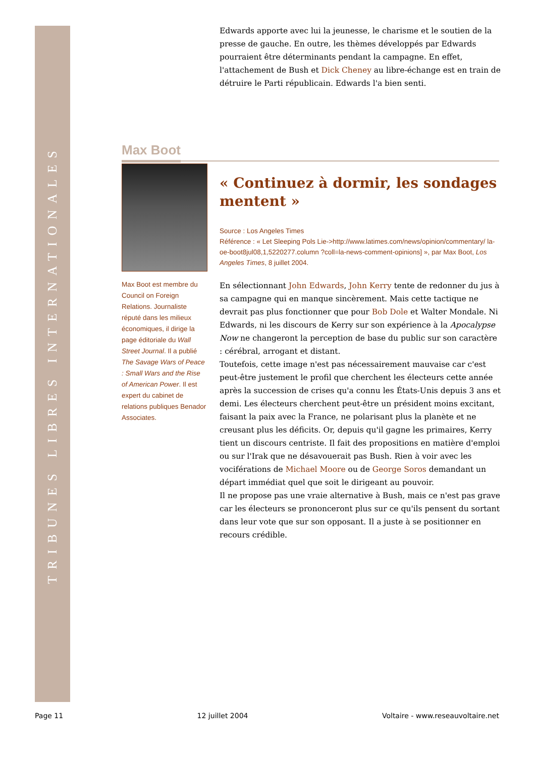TRIBUNES LIBRES INTERNATIONALES
Edwards apporte avec lui la jeunesse, le charisme et le soutien de la presse de gauche. En outre, les thèmes développés par Edwards pourraient être déterminants pendant la campagne. En effet, l'attachement de Bush et Dick Cheney au libre-échange est en train de détruire le Parti républicain. Edwards l'a bien senti.
Max Boot
Max Boot est membre du Council on Foreign Relations. Journaliste réputé dans les milieux économiques, il dirige la page éditoriale du Wall Street Journal. Il a publié The Savage Wars of Peace : Small Wars and the Rise of American Power. Il est expert du cabinet de relations publiques Benador Associates.
« Continuez à dormir, les sondages mentent »
Source : Los Angeles Times
Référence : « Let Sleeping Pols Lie->http://www.latimes.com/news/opinion/commentary/ la-oe-boot8jul08,1,5220277.column ?coll=la-news-comment-opinions] », par Max Boot, Los Angeles Times, 8 juillet 2004.
En sélectionnant John Edwards, John Kerry tente de redonner du jus à sa campagne qui en manque sincèrement. Mais cette tactique ne devrait pas plus fonctionner que pour Bob Dole et Walter Mondale. Ni Edwards, ni les discours de Kerry sur son expérience à la Apocalypse Now ne changeront la perception de base du public sur son caractère : cérébral, arrogant et distant.
Toutefois, cette image n'est pas nécessairement mauvaise car c'est peut-être justement le profil que cherchent les électeurs cette année après la succession de crises qu'a connu les États-Unis depuis 3 ans et demi. Les électeurs cherchent peut-être un président moins excitant, faisant la paix avec la France, ne polarisant plus la planète et ne creusant plus les déficits. Or, depuis qu'il gagne les primaires, Kerry tient un discours centriste. Il fait des propositions en matière d'emploi ou sur l'Irak que ne désavouerait pas Bush. Rien à voir avec les vociférations de Michael Moore ou de George Soros demandant un départ immédiat quel que soit le dirigeant au pouvoir.
Il ne propose pas une vraie alternative à Bush, mais ce n'est pas grave car les électeurs se prononceront plus sur ce qu'ils pensent du sortant dans leur vote que sur son opposant. Il a juste à se positionner en recours crédible.
Page 11 12 juillet 2004 Voltaire - www.reseauvoltaire.net